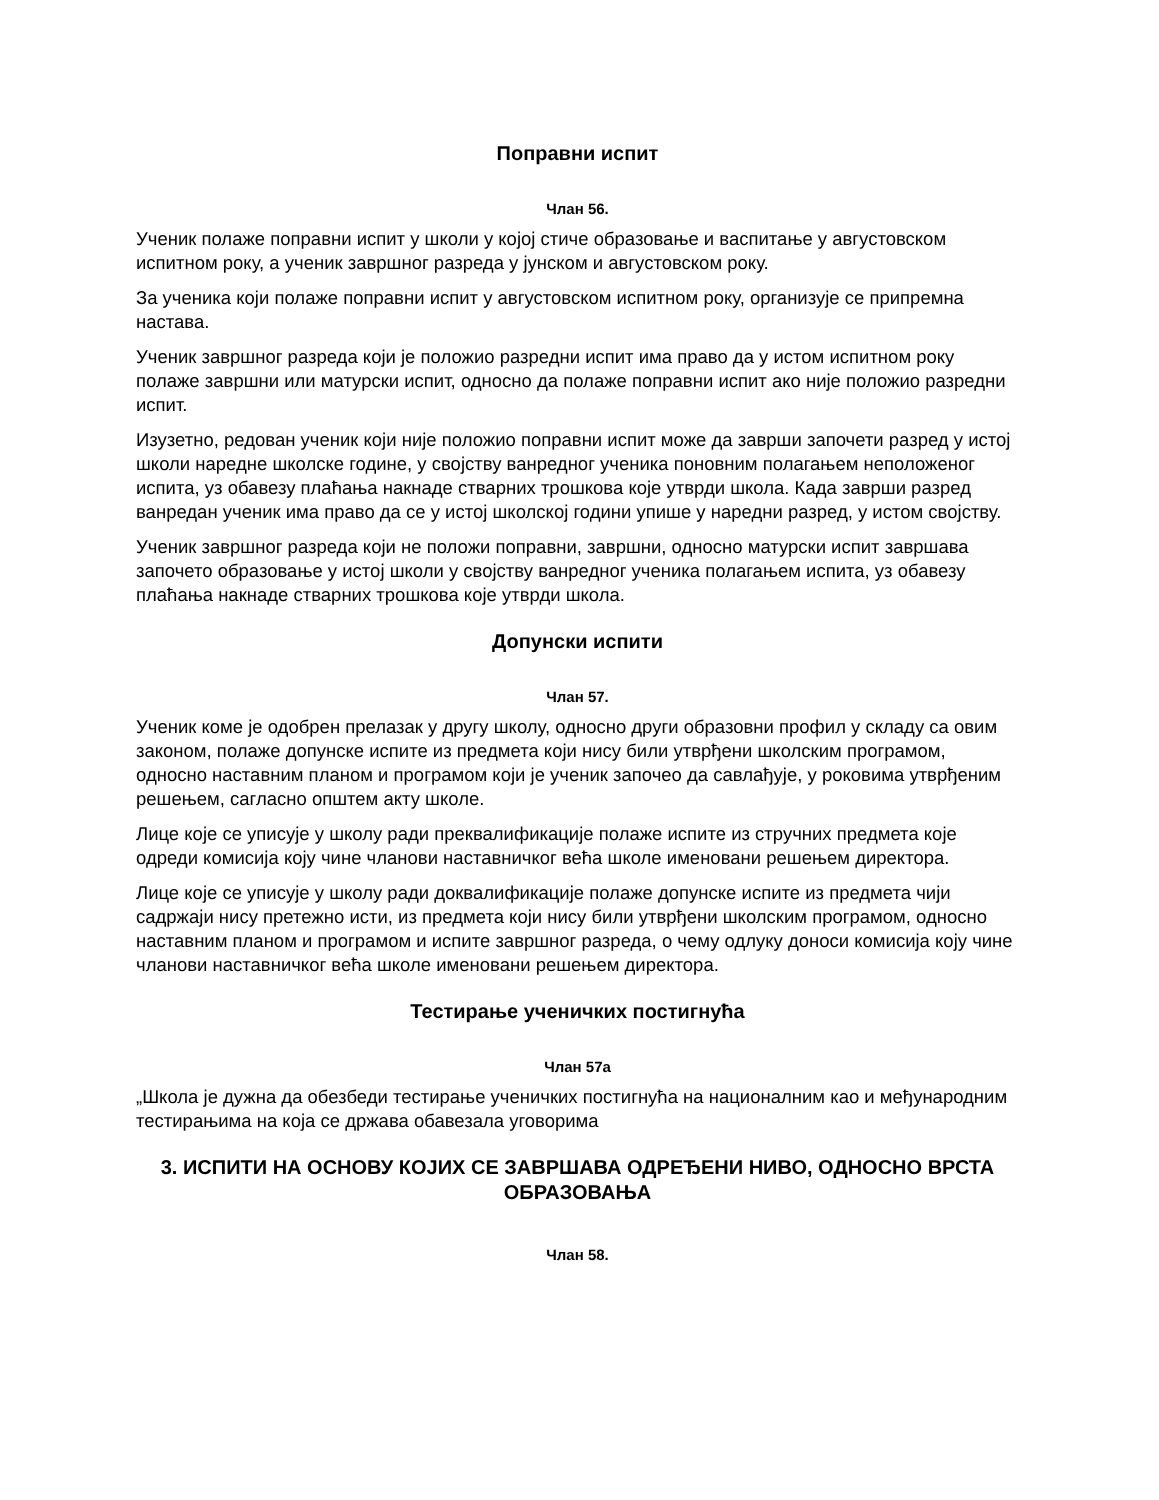Поправни испит
Члан 56.
Ученик полаже поправни испит у школи у којој стиче образовање и васпитање у августовском испитном року, а ученик завршног разреда у јунском и августовском року.
За ученика који полаже поправни испит у августовском испитном року, организује се припремна настава.
Ученик завршног разреда који је положио разредни испит има право да у истом испитном року полаже завршни или матурски испит, односно да полаже поправни испит ако није положио разредни испит.
Изузетно, редован ученик који није положио поправни испит може да заврши започети разред у истој школи наредне школске године, у својству ванредног ученика поновним полагањем неположеног испита, уз обавезу плаћања накнаде стварних трошкова које утврди школа. Када заврши разред ванредан ученик има право да се у истој школској години упише у наредни разред, у истом својству.
Ученик завршног разреда који не положи поправни, завршни, односно матурски испит завршава започето образовање у истој школи у својству ванредног ученика полагањем испита, уз обавезу плаћања накнаде стварних трошкова које утврди школа.
Допунски испити
Члан 57.
Ученик коме је одобрен прелазак у другу школу, односно други образовни профил у складу са овим законом, полаже допунске испите из предмета који нису били утврђени школским програмом, односно наставним планом и програмом који је ученик започео да савлађује, у роковима утврђеним решењем, сагласно општем акту школе.
Лице које се уписује у школу ради преквалификације полаже испите из стручних предмета које одреди комисија коју чине чланови наставничког већа школе именовани решењем директора.
Лице које се уписује у школу ради доквалификације полаже допунске испите из предмета чији садржаји нису претежно исти, из предмета који нису били утврђени школским програмом, односно наставним планом и програмом и испите завршног разреда, о чему одлуку доноси комисија коју чине чланови наставничког већа школе именовани решењем директора.
Тестирање ученичких постигнућа
Члан 57а
„Школа је дужна да обезбеди тестирање ученичких постигнућа на националним као и међународним тестирањима на која се држава обавезала уговорима
3. ИСПИТИ НА ОСНОВУ КОЈИХ СЕ ЗАВРШАВА ОДРЕЂЕНИ НИВО, ОДНОСНО ВРСТА ОБРАЗОВАЊА
Члан 58.